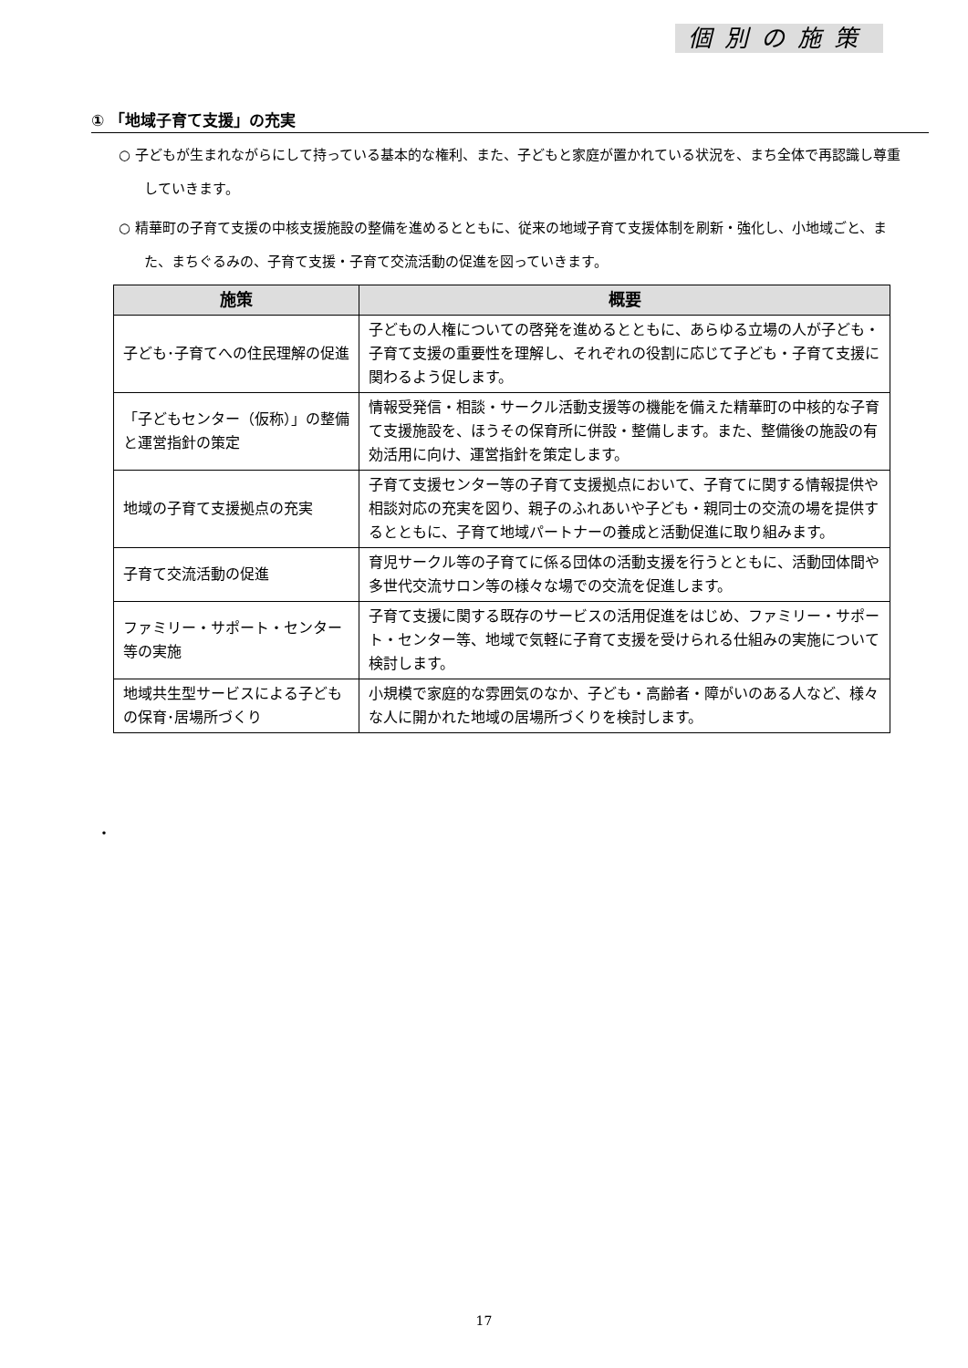個別の施策
① 「地域子育て支援」の充実
○ 子どもが生まれながらにして持っている基本的な権利、また、子どもと家庭が置かれている状況を、まち全体で再認識し尊重していきます。
○ 精華町の子育て支援の中核支援施設の整備を進めるとともに、従来の地域子育て支援体制を刷新・強化し、小地域ごと、また、まちぐるみの、子育て支援・子育て交流活動の促進を図っていきます。
| 施策 | 概要 |
| --- | --- |
| 子ども･子育てへの住民理解の促進 | 子どもの人権についての啓発を進めるとともに、あらゆる立場の人が子ども・子育て支援の重要性を理解し、それぞれの役割に応じて子ども・子育て支援に関わるよう促します。 |
| 「子どもセンター（仮称）」の整備と運営指針の策定 | 情報受発信・相談・サークル活動支援等の機能を備えた精華町の中核的な子育て支援施設を、ほうその保育所に併設・整備します。また、整備後の施設の有効活用に向け、運営指針を策定します。 |
| 地域の子育て支援拠点の充実 | 子育て支援センター等の子育て支援拠点において、子育てに関する情報提供や相談対応の充実を図り、親子のふれあいや子ども・親同士の交流の場を提供するとともに、子育て地域パートナーの養成と活動促進に取り組みます。 |
| 子育て交流活動の促進 | 育児サークル等の子育てに係る団体の活動支援を行うとともに、活動団体間や多世代交流サロン等の様々な場での交流を促進します。 |
| ファミリー・サポート・センター等の実施 | 子育て支援に関する既存のサービスの活用促進をはじめ、ファミリー・サポート・センター等、地域で気軽に子育て支援を受けられる仕組みの実施について検討します。 |
| 地域共生型サービスによる子どもの保育･居場所づくり | 小規模で家庭的な雰囲気のなか、子ども・高齢者・障がいのある人など、様々な人に開かれた地域の居場所づくりを検討します。 |
・
17